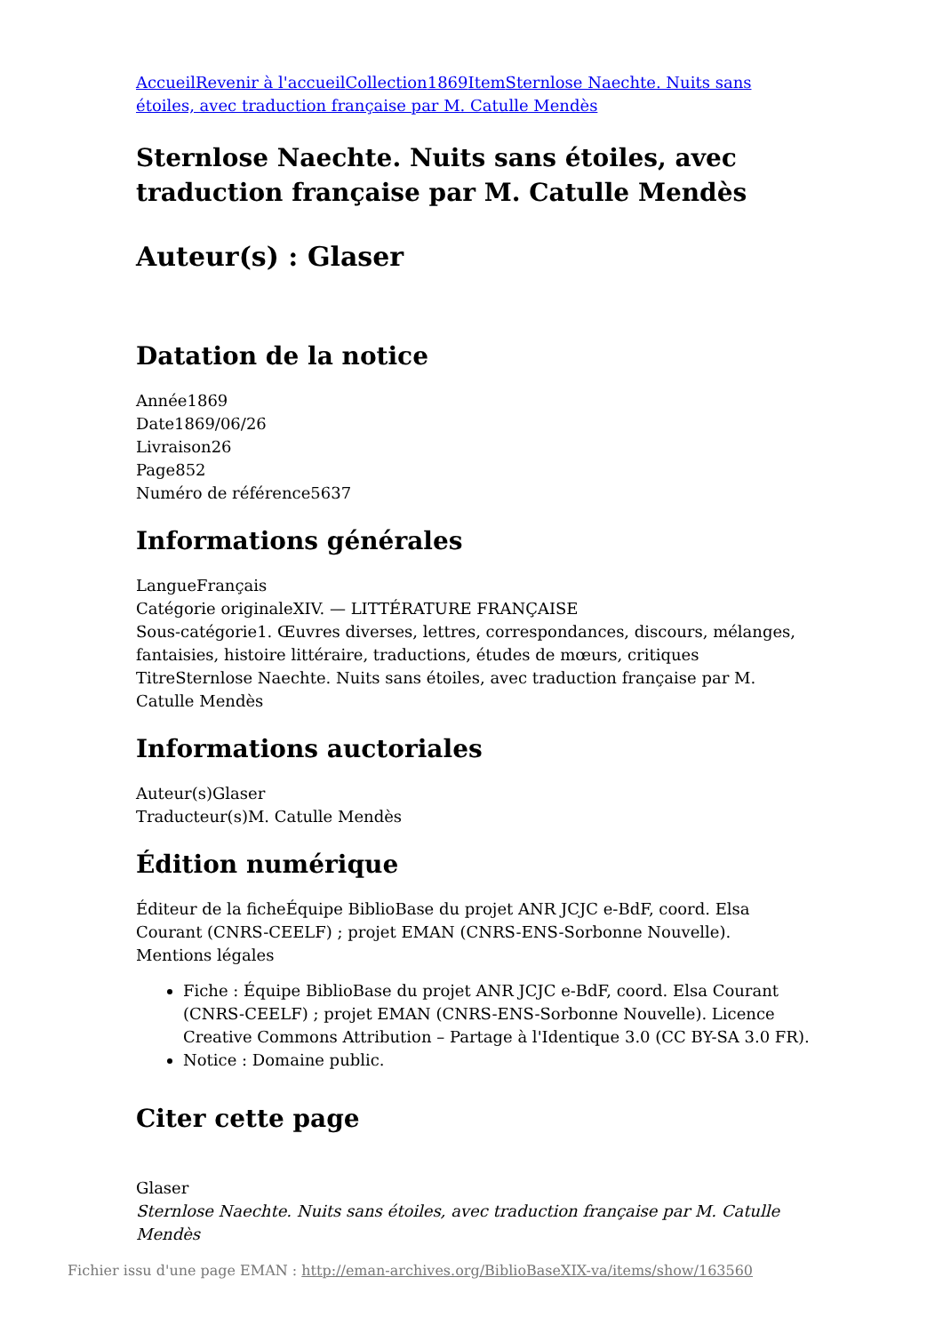Accueil Revenir à l'accueil Collection 1869 Item Sternlose Naechte. Nuits sans étoiles, avec traduction française par M. Catulle Mendès
Sternlose Naechte. Nuits sans étoiles, avec traduction française par M. Catulle Mendès
Auteur(s) : Glaser
Datation de la notice
Année1869
Date1869/06/26
Livraison26
Page852
Numéro de référence5637
Informations générales
LangueFrançais
Catégorie originaleXIV. — LITTÉRATURE FRANÇAISE
Sous-catégorie1. Œuvres diverses, lettres, correspondances, discours, mélanges, fantaisies, histoire littéraire, traductions, études de mœurs, critiques
TitreSternlose Naechte. Nuits sans étoiles, avec traduction française par M. Catulle Mendès
Informations auctoriales
Auteur(s)Glaser
Traducteur(s)M. Catulle Mendès
Édition numérique
Éditeur de la ficheÉquipe BiblioBase du projet ANR JCJC e-BdF, coord. Elsa Courant (CNRS-CEELF) ; projet EMAN (CNRS-ENS-Sorbonne Nouvelle).
Mentions légales
Fiche : Équipe BiblioBase du projet ANR JCJC e-BdF, coord. Elsa Courant (CNRS-CEELF) ; projet EMAN (CNRS-ENS-Sorbonne Nouvelle). Licence Creative Commons Attribution – Partage à l'Identique 3.0 (CC BY-SA 3.0 FR).
Notice : Domaine public.
Citer cette page
Glaser
Sternlose Naechte. Nuits sans étoiles, avec traduction française par M. Catulle Mendès
Fichier issu d'une page EMAN : http://eman-archives.org/BiblioBaseXIX-va/items/show/163560